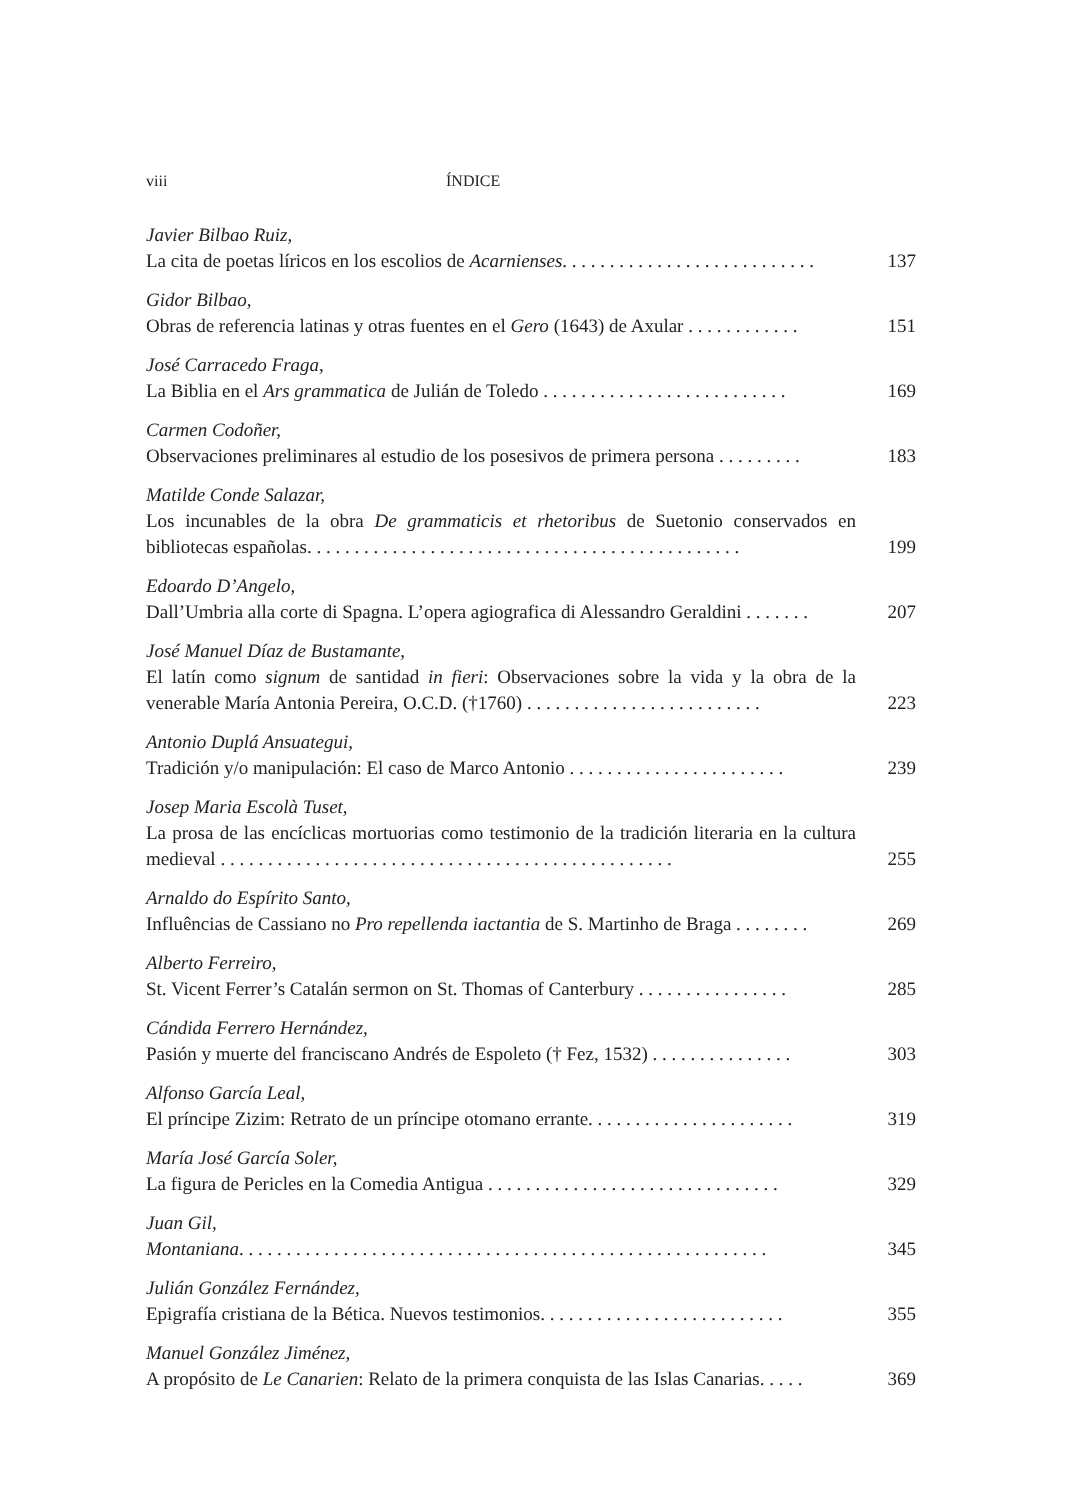viii ÍNDICE
Javier Bilbao Ruiz,
La cita de poetas líricos en los escolios de Acarnienses. . . . . . . . . . . . . . . . . . . . . . . . . . . 137
Gidor Bilbao,
Obras de referencia latinas y otras fuentes en el Gero (1643) de Axular . . . . . . . . . . . . 151
José Carracedo Fraga,
La Biblia en el Ars grammatica de Julián de Toledo . . . . . . . . . . . . . . . . . . . . . . . . . . 169
Carmen Codoñer,
Observaciones preliminares al estudio de los posesivos de primera persona . . . . . . . . . 183
Matilde Conde Salazar,
Los incunables de la obra De grammaticis et rhetoribus de Suetonio conservados en bibliotecas españolas. . . . . . . . . . . . . . . . . . . . . . . . . . . . . . . . . . . . . . . . . . . . . . 199
Edoardo D’Angelo,
Dall’Umbria alla corte di Spagna. L’opera agiografica di Alessandro Geraldini . . . . . . . 207
José Manuel Díaz de Bustamante,
El latín como signum de santidad in fieri: Observaciones sobre la vida y la obra de la venerable María Antonia Pereira, O.C.D. (†1760) . . . . . . . . . . . . . . . . . . . . . . . . . 223
Antonio Duplá Ansuategui,
Tradición y/o manipulación: El caso de Marco Antonio . . . . . . . . . . . . . . . . . . . . . . . 239
Josep Maria Escolà Tuset,
La prosa de las encíclicas mortuorias como testimonio de la tradición literaria en la cultura medieval . . . . . . . . . . . . . . . . . . . . . . . . . . . . . . . . . . . . . . . . . . . . . . . . 255
Arnaldo do Espírito Santo,
Influências de Cassiano no Pro repellenda iactantia de S. Martinho de Braga . . . . . . . . 269
Alberto Ferreiro,
St. Vicent Ferrer’s Catalán sermon on St. Thomas of Canterbury . . . . . . . . . . . . . . . . 285
Cándida Ferrero Hernández,
Pasión y muerte del franciscano Andrés de Espoleto († Fez, 1532) . . . . . . . . . . . . . . . 303
Alfonso García Leal,
El príncipe Zizim: Retrato de un príncipe otomano errante. . . . . . . . . . . . . . . . . . . . . . 319
María José García Soler,
La figura de Pericles en la Comedia Antigua . . . . . . . . . . . . . . . . . . . . . . . . . . . . . . . 329
Juan Gil,
Montaniana. . . . . . . . . . . . . . . . . . . . . . . . . . . . . . . . . . . . . . . . . . . . . . . . . . . . . . . . 345
Julián González Fernández,
Epigrafía cristiana de la Bética. Nuevos testimonios. . . . . . . . . . . . . . . . . . . . . . . . . . 355
Manuel González Jiménez,
A propósito de Le Canarien: Relato de la primera conquista de las Islas Canarias. . . . . 369